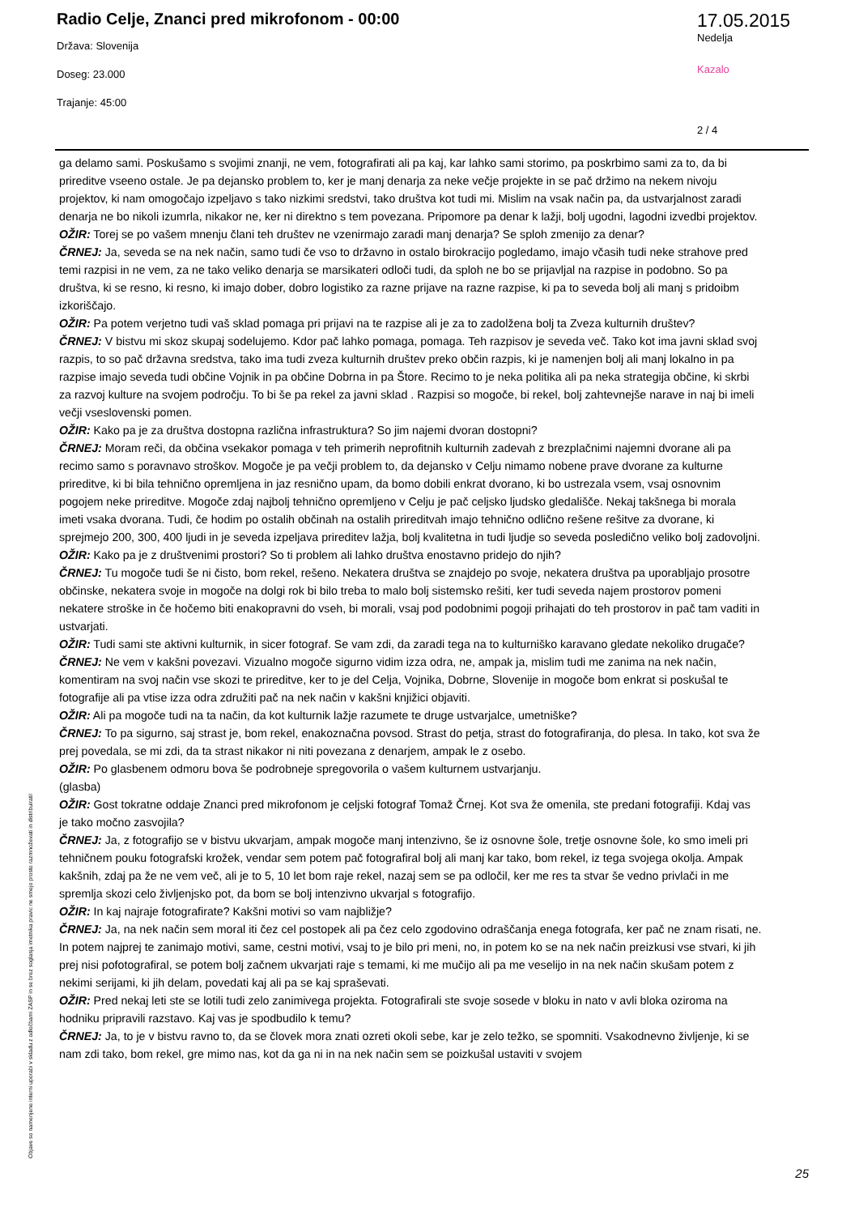Radio Celje, Znanci pred mikrofonom - 00:00
Država: Slovenija
Doseg: 23.000
Trajanje: 45:00
17.05.2015
Nedelja
Kazalo
2 / 4
ga delamo sami. Poskušamo s svojimi znanji, ne vem, fotografirati ali pa kaj, kar lahko sami storimo, pa poskrbimo sami za to, da bi prireditve vseeno ostale. Je pa dejansko problem to, ker je manj denarja za neke večje projekte in se pač držimo na nekem nivoju projektov, ki nam omogočajo izpeljavo s tako nizkimi sredstvi, tako društva kot tudi mi. Mislim na vsak način pa, da ustvarjalnost zaradi denarja ne bo nikoli izumrla, nikakor ne, ker ni direktno s tem povezana. Pripomore pa denar k lažji, bolj ugodni, lagodni izvedbi projektov.
OŽIR: Torej se po vašem mnenju člani teh društev ne vzenirmajo zaradi manj denarja? Se sploh zmenijo za denar?
ČRNEJ: Ja, seveda se na nek način, samo tudi če vso to državno in ostalo birokracijo pogledamo, imajo včasih tudi neke strahove pred temi razpisi in ne vem, za ne tako veliko denarja se marsikateri odloči tudi, da sploh ne bo se prijavljal na razpise in podobno. So pa društva, ki se resno, ki resno, ki imajo dober, dobro logistiko za razne prijave na razne razpise, ki pa to seveda bolj ali manj s pridoibm izkoriščajo.
OŽIR: Pa potem verjetno tudi vaš sklad pomaga pri prijavi na te razpise ali je za to zadolžena bolj ta Zveza kulturnih društev?
ČRNEJ: V bistvu mi skoz skupaj sodelujemo. Kdor pač lahko pomaga, pomaga. Teh razpisov je seveda več. Tako kot ima javni sklad svoj razpis, to so pač državna sredstva, tako ima tudi zveza kulturnih društev preko občin razpis, ki je namenjen bolj ali manj lokalno in pa razpise imajo seveda tudi občine Vojnik in pa občine Dobrna in pa Štore. Recimo to je neka politika ali pa neka strategija občine, ki skrbi za razvoj kulture na svojem področju. To bi še pa rekel za javni sklad . Razpisi so mogoče, bi rekel, bolj zahtevnejše narave in naj bi imeli večji vseslovenski pomen.
OŽIR: Kako pa je za društva dostopna različna infrastruktura? So jim najemi dvoran dostopni?
ČRNEJ: Moram reči, da občina vsekakor pomaga v teh primerih neprofitnih kulturnih zadevah z brezplačnimi najemni dvorane ali pa recimo samo s poravnavo stroškov. Mogoče je pa večji problem to, da dejansko v Celju nimamo nobene prave dvorane za kulturne prireditve, ki bi bila tehnično opremljena in jaz resnično upam, da bomo dobili enkrat dvorano, ki bo ustrezala vsem, vsaj osnovnim pogojem neke prireditve. Mogoče zdaj najbolj tehnično opremljeno v Celju je pač celjsko ljudsko gledališče. Nekaj takšnega bi morala imeti vsaka dvorana. Tudi, če hodim po ostalih občinah na ostalih prireditvah imajo tehnično odlično rešene rešitve za dvorane, ki sprejmejo 200, 300, 400 ljudi in je seveda izpeljava prireditev lažja, bolj kvalitetna in tudi ljudje so seveda posledično veliko bolj zadovoljni.
OŽIR: Kako pa je z društvenimi prostori? So ti problem ali lahko društva enostavno pridejo do njih?
ČRNEJ: Tu mogoče tudi še ni čisto, bom rekel, rešeno. Nekatera društva se znajdejo po svoje, nekatera društva pa uporabljajo prosotre občinske, nekatera svoje in mogoče na dolgi rok bi bilo treba to malo bolj sistemsko rešiti, ker tudi seveda najem prostorov pomeni nekatere stroške in če hočemo biti enakopravni do vseh, bi morali, vsaj pod podobnimi pogoji prihajati do teh prostorov in pač tam vaditi in ustvarjati.
OŽIR: Tudi sami ste aktivni kulturnik, in sicer fotograf. Se vam zdi, da zaradi tega na to kulturniško karavano gledate nekoliko drugače?
ČRNEJ: Ne vem v kakšni povezavi. Vizualno mogoče sigurno vidim izza odra, ne, ampak ja, mislim tudi me zanima na nek način, komentiram na svoj način vse skozi te prireditve, ker to je del Celja, Vojnika, Dobrne, Slovenije in mogoče bom enkrat si poskušal te fotografije ali pa vtise izza odra združiti pač na nek način v kakšni knjižici objaviti.
OŽIR: Ali pa mogoče tudi na ta način, da kot kulturnik lažje razumete te druge ustvarjalce, umetniške?
ČRNEJ: To pa sigurno, saj strast je, bom rekel, enakoznačna povsod. Strast do petja, strast do fotografiranja, do plesa. In tako, kot sva že prej povedala, se mi zdi, da ta strast nikakor ni niti povezana z denarjem, ampak le z osebo.
OŽIR: Po glasbenem odmoru bova še podrobneje spregovorila o vašem kulturnem ustvarjanju.
(glasba)
OŽIR: Gost tokratne oddaje Znanci pred mikrofonom je celjski fotograf Tomaž Črnej. Kot sva že omenila, ste predani fotografiji. Kdaj vas je tako močno zasvojila?
ČRNEJ: Ja, z fotografijo se v bistvu ukvarjam, ampak mogoče manj intenzivno, še iz osnovne šole, tretje osnovne šole, ko smo imeli pri tehničnem pouku fotografski krožek, vendar sem potem pač fotografiral bolj ali manj kar tako, bom rekel, iz tega svojega okolja. Ampak kakšnih, zdaj pa že ne vem več, ali je to 5, 10 let bom raje rekel, nazaj sem se pa odločil, ker me res ta stvar še vedno privlači in me spremlja skozi celo življenjsko pot, da bom se bolj intenzivno ukvarjal s fotografijo.
OŽIR: In kaj najraje fotografirate? Kakšni motivi so vam najbližje?
ČRNEJ: Ja, na nek način sem moral iti čez cel postopek ali pa čez celo zgodovino odraščanja enega fotografa, ker pač ne znam risati, ne. In potem najprej te zanimajo motivi, same, cestni motivi, vsaj to je bilo pri meni, no, in potem ko se na nek način preizkusi vse stvari, ki jih prej nisi pofotografiral, se potem bolj začnem ukvarjati raje s temami, ki me mučijo ali pa me veselijo in na nek način skušam potem z nekimi serijami, ki jih delam, povedati kaj ali pa se kaj spraševati.
OŽIR: Pred nekaj leti ste se lotili tudi zelo zanimivega projekta. Fotografirali ste svoje sosede v bloku in nato v avli bloka oziroma na hodniku pripravili razstavo. Kaj vas je spodbudilo k temu?
ČRNEJ: Ja, to je v bistvu ravno to, da se človek mora znati ozreti okoli sebe, kar je zelo težko, se spomniti. Vsakodnevno življenje, ki se nam zdi tako, bom rekel, gre mimo nas, kot da ga ni in na nek način sem se poizkušal ustaviti v svojem
Objave so namenjene interni uporabi v skladu z odločbami ZASP in se brez soglasja imetnika pravic ne smejo prosto razmnoževati in distribuirati!
25